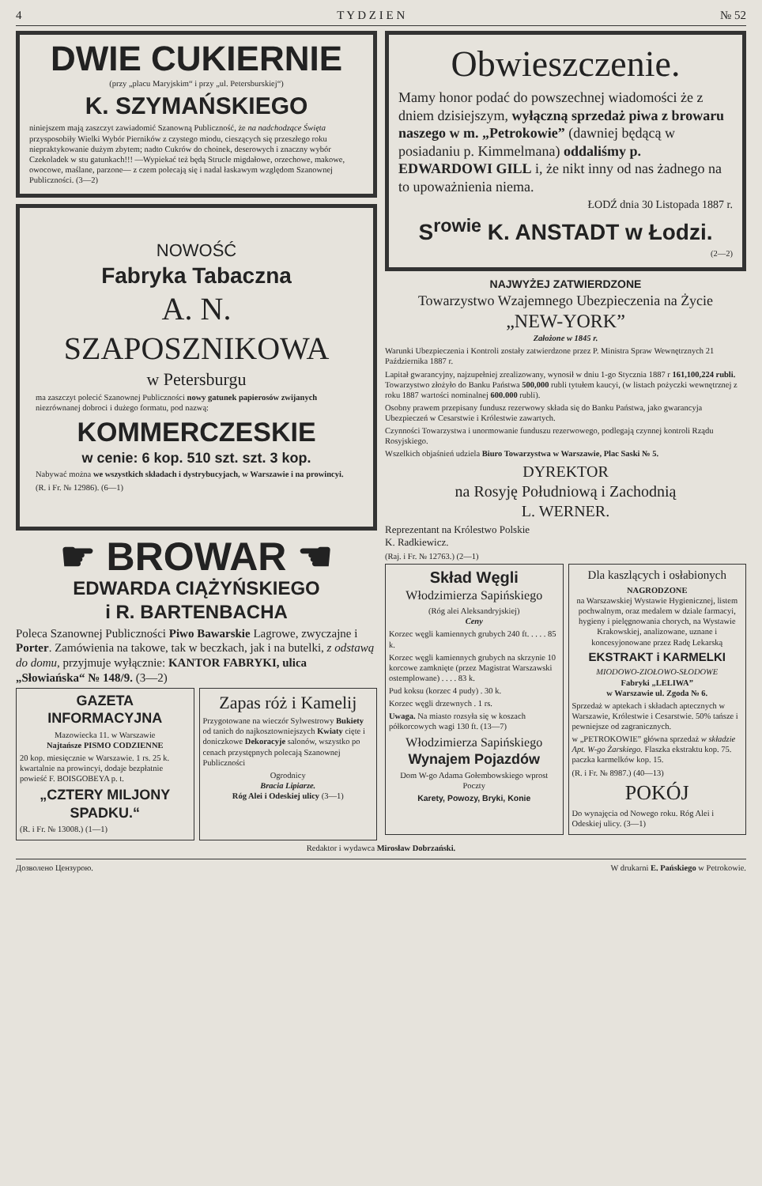4 T Y D Z I E N № 52
DWIE CUKIERNIE
(przy „placu Maryjskim“ i przy „ul. Petersburskiej“)
K. SZYMAŃSKIEGO
niniejszem mają zaszczyt zawiadomić Szanowną Publiczność, że na nadchodzące Święta przysposobiły Wielki Wybór Pierników z czystego miodu, cieszących się przeszłego roku niepraktykowanie dużym zbytem; nadto Cukrów do choinek, deserowych i znaczny wybór Czekoladek w stu gatunkach!!! —Wypiekać też będą Strucle migdałowe, orzechowe, makowe, owocowe, maślane, parzone— z czem polecają się i nadal łaskawym względom Szanownej Publiczności. (3—2)
NOWOŚĆ
Fabryka Tabaczna
A. N. SZAPOSZNIKOWA
w Petersburgu
ma zaszczyt polecić Szanownej Publiczności nowy gatunek papierosów zwijanych niezrównanej dobroci i dużego formatu, pod nazwą:
KOMMERCZESKIE
w cenie: 6 kop. 510 szt. szt. 3 kop.
Nabywać można we wszystkich składach i dystrybucyjach, w Warszawie i na prowincyi.
(R. i Fr. № 12986). (6—1)
☛ BROWAR ☚
EDWARDA CIĄŻYŃSKIEGO
i R. BARTENBACHA
Poleca Szanownej Publiczności Piwo Bawarskie Lagrowe, zwyczajne i Porter. Zamówienia na takowe, tak w beczkach, jak i na butelki, z odstawą do domu, przyjmuje wyłącznie: KANTOR FABRYKI, ulica „Słowiańska“ № 148/9. (3—2)
GAZETA INFORMACYJNA
Mazowiecka 11. w Warszawie
Najtańsze PISMO CODZIENNE
20 kop. miesięcznie w Warszawie. 1 rs. 25 k. kwartalnie na prowincyi, dodaje bezpłatnie powieść F. BOISGOBEYA p. t.
„CZTERY MILJONY SPADKU.“
(R. i Fr. № 13008.) (1—1)
Zapas róż i Kamelij
Przygotowane na wieczór Sylwestrowy Bukiety od tanich do najkosztowniejszych Kwiaty cięte i doniczkowe Dekoracyje salonów, wszystko po cenach przystępnych polecają Szanownej Publiczności
Ogrodnicy
Bracia Lipiarze.
Róg Alei i Odeskiej ulicy (3—1)
Obwieszczenie.
Mamy honor podać do powszechnej wiadomości że z dniem dzisiejszym, wyłączną sprzedaż piwa z browaru naszego w m. „Petrokowie” (dawniej będącą w posiadaniu p. Kimmelmana) oddaliśmy p. EDWARDOWI GILL i, że nikt inny od nas żadnego na to upoważnienia niema.
ŁODŹ dnia 30 Listopada 1887 r.
S<sup>rowie</sup> K. ANSTADT w Łodzi.
(2—2)
NAJWYŻEJ ZATWIERDZONE
Towarzystwo Wzajemnego Ubezpieczenia na Życie
„NEW-YORK”
Założone w 1845 r.
Warunki Ubezpieczenia i Kontroli zostały zatwierdzone przez P. Ministra Spraw Wewnętrznych 21 Października 1887 r.
Lapitał gwarancyjny, najzupełniej zrealizowany, wynosił w dniu 1-go Stycznia 1887 r 161,100,224 rubli. Towarzystwo złożyło do Banku Państwa 500,000 rubli tytułem kaucyi, (w listach pożyczki wewnętrznej z roku 1887 wartości nominalnej 600.000 rubli).
Osobny prawem przepisany fundusz rezerwowy składa się do Banku Państwa, jako gwarancyja Ubezpieczeń w Cesarstwie i Królestwie zawartych.
Czynności Towarzystwa i unormowanie funduszu rezerwowego, podlegają czynnej kontroli Rządu Rosyjskiego.
Wszelkich objaśnień udziela Biuro Towarzystwa w Warszawie, Plac Saski № 5.
DYREKTOR
na Rosyję Południową i Zachodnią
L. WERNER.
Reprezentant na Królestwo Polskie
K. Radkiewicz.
(Raj. i Fr. № 12763.) (2—1)
Skład Węgli
Włodzimierza Sapińskiego
(Róg alei Aleksandryjskiej)
Ceny
Korzec węgli kamiennych grubych 240 ft. . . . . 85 k.
Korzec węgli kamiennych grubych na skrzynie 10 korcowe zamknięte (przez Magistrat Warszawski ostemplowane) . . . . 83 k.
Pud koksu (korzec 4 pudy) . 30 k.
Korzec węgli drzewnych . 1 rs.
Uwaga. Na miasto rozsyła się w koszach półkorcowych wagi 130 ft. (13—7)
Włodzimierza Sapińskiego
Wynajem Pojazdów
Dom W-go Adama Gołembowskiego wprost Poczty
Karety, Powozy, Bryki, Konie
Dla kaszlących i osłabionych
NAGRODZONE
na Warszawskiej Wystawie Hygienicznej, listem pochwalnym, oraz medalem w dziale farmacyi, hygieny i pielęgnowania chorych, na Wystawie Krakowskiej, analizowane, uznane i koncesyjonowane przez Radę Lekarską
EKSTRAKT i KARMELKI
MIODOWO-ZIOŁOWO-SŁODOWE
Fabryki „LELIWA”
w Warszawie ul. Zgoda № 6.
Sprzedaż w aptekach i składach aptecznych w Warszawie, Królestwie i Cesarstwie. 50% tańsze i pewniejsze od zagranicznych.
w „PETROKOWIE” główna sprzedaż w składzie Apt. W-go Żarskiego. Flaszka ekstraktu kop. 75. paczka karmelków kop. 15.
(R. i Fr. № 8987.) (40—13)
POKÓJ
Do wynajęcia od Nowego roku. Róg Alei i Odeskiej ulicy. (3—1)
Redaktor i wydawca Mirosław Dobrzański.
Дозволено Цензурою. W drukarni E. Pańskiego w Petrokowie.